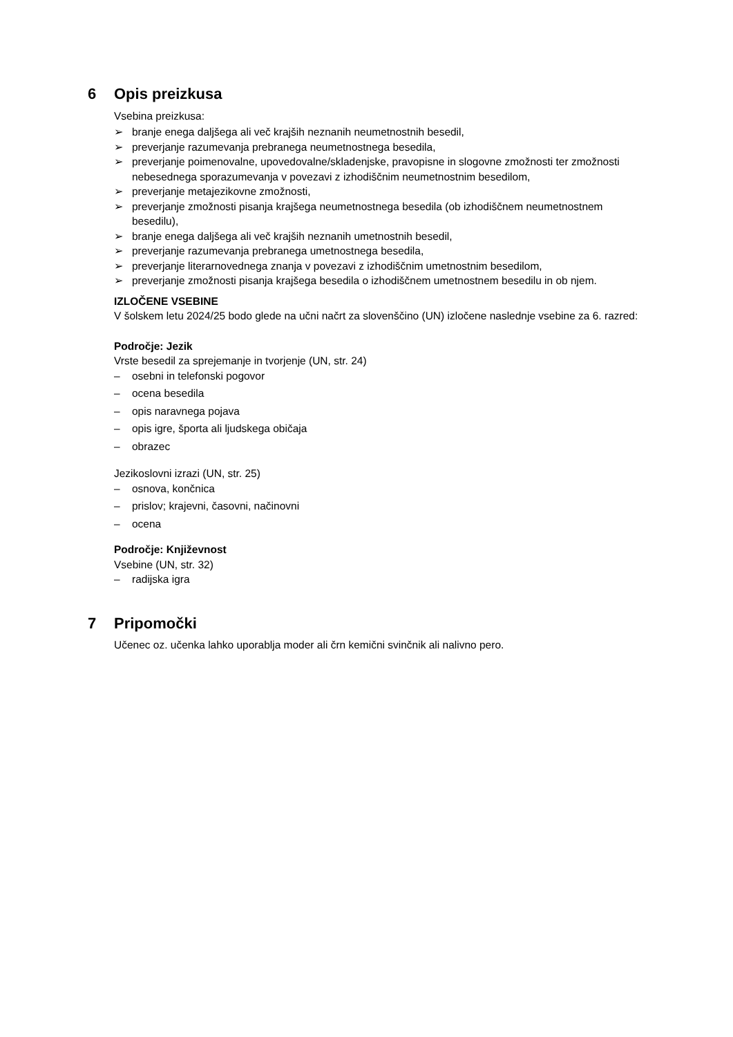6 Opis preizkusa
Vsebina preizkusa:
➢ branje enega daljšega ali več krajših neznanih neumetnostnih besedil,
➢ preverjanje razumevanja prebranega neumetnostnega besedila,
➢ preverjanje poimenovalne, upovedovalne/skladenjske, pravopisne in slogovne zmožnosti ter zmožnosti nebesednega sporazumevanja v povezavi z izhodiščnim neumetnostnim besedilom,
➢ preverjanje metajezikovne zmožnosti,
➢ preverjanje zmožnosti pisanja krajšega neumetnostnega besedila (ob izhodiščnem neumetnostnem besedilu),
➢ branje enega daljšega ali več krajših neznanih umetnostnih besedil,
➢ preverjanje razumevanja prebranega umetnostnega besedila,
➢ preverjanje literarnovednega znanja v povezavi z izhodiščnim umetnostnim besedilom,
➢ preverjanje zmožnosti pisanja krajšega besedila o izhodiščnem umetnostnem besedilu in ob njem.
IZLOČENE VSEBINE
V šolskem letu 2024/25 bodo glede na učni načrt za slovenščino (UN) izločene naslednje vsebine za 6. razred:
Področje: Jezik
Vrste besedil za sprejemanje in tvorjenje (UN, str. 24)
– osebni in telefonski pogovor
– ocena besedila
– opis naravnega pojava
– opis igre, športa ali ljudskega običaja
– obrazec
Jezikoslovni izrazi (UN, str. 25)
– osnova, končnica
– prislov; krajevni, časovni, načinovni
– ocena
Področje: Književnost
Vsebine (UN, str. 32)
– radijska igra
7 Pripomočki
Učenec oz. učenka lahko uporablja moder ali črn kemični svinčnik ali nalivno pero.